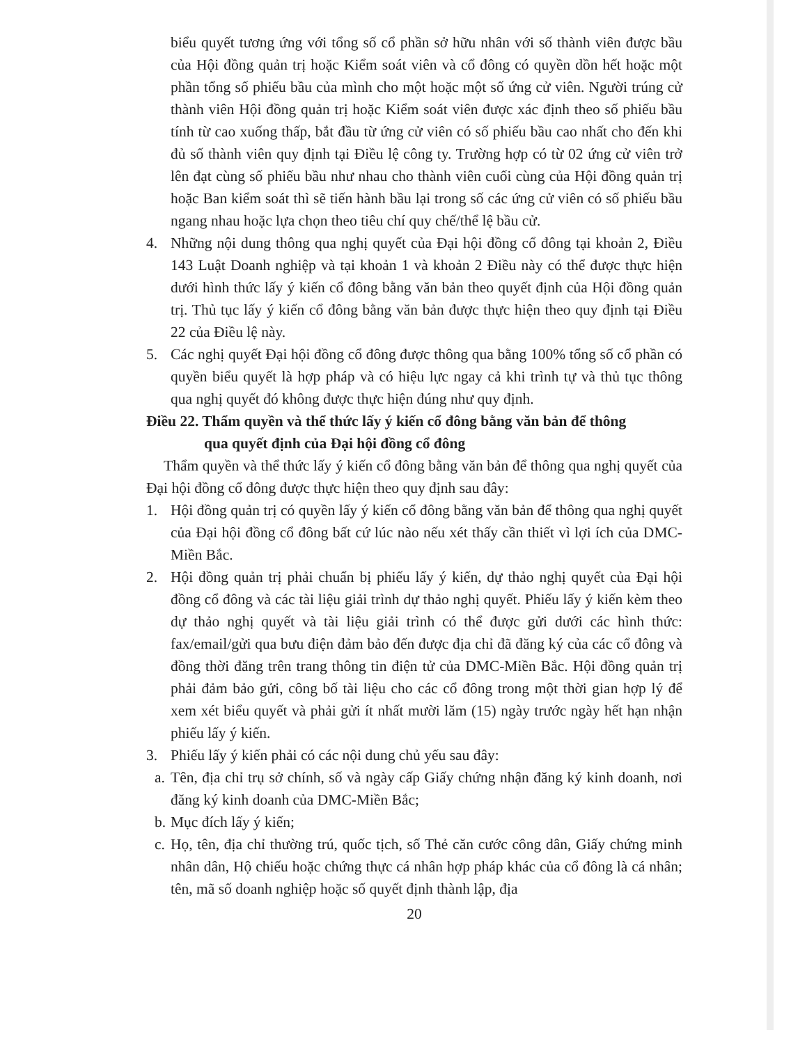biểu quyết tương ứng với tổng số cổ phần sở hữu nhân với số thành viên được bầu của Hội đồng quản trị hoặc Kiểm soát viên và cổ đông có quyền dồn hết hoặc một phần tổng số phiếu bầu của mình cho một hoặc một số ứng cử viên. Người trúng cử thành viên Hội đồng quản trị hoặc Kiểm soát viên được xác định theo số phiếu bầu tính từ cao xuống thấp, bắt đầu từ ứng cử viên có số phiếu bầu cao nhất cho đến khi đủ số thành viên quy định tại Điều lệ công ty. Trường hợp có từ 02 ứng cử viên trở lên đạt cùng số phiếu bầu như nhau cho thành viên cuối cùng của Hội đồng quản trị hoặc Ban kiểm soát thì sẽ tiến hành bầu lại trong số các ứng cử viên có số phiếu bầu ngang nhau hoặc lựa chọn theo tiêu chí quy chế/thể lệ bầu cử.
4. Những nội dung thông qua nghị quyết của Đại hội đồng cổ đông tại khoản 2, Điều 143 Luật Doanh nghiệp và tại khoản 1 và khoản 2 Điều này có thể được thực hiện dưới hình thức lấy ý kiến cổ đông bằng văn bản theo quyết định của Hội đồng quản trị. Thủ tục lấy ý kiến cổ đông bằng văn bản được thực hiện theo quy định tại Điều 22 của Điều lệ này.
5. Các nghị quyết Đại hội đồng cổ đông được thông qua bằng 100% tổng số cổ phần có quyền biểu quyết là hợp pháp và có hiệu lực ngay cả khi trình tự và thủ tục thông qua nghị quyết đó không được thực hiện đúng như quy định.
Điều 22. Thẩm quyền và thể thức lấy ý kiến cổ đông bằng văn bản để thông
qua quyết định của Đại hội đồng cổ đông
Thẩm quyền và thể thức lấy ý kiến cổ đông bằng văn bản để thông qua nghị quyết của Đại hội đồng cổ đông được thực hiện theo quy định sau đây:
1. Hội đồng quản trị có quyền lấy ý kiến cổ đông bằng văn bản để thông qua nghị quyết của Đại hội đồng cổ đông bất cứ lúc nào nếu xét thấy cần thiết vì lợi ích của DMC-Miền Bắc.
2. Hội đồng quản trị phải chuẩn bị phiếu lấy ý kiến, dự thảo nghị quyết của Đại hội đồng cổ đông và các tài liệu giải trình dự thảo nghị quyết. Phiếu lấy ý kiến kèm theo dự thảo nghị quyết và tài liệu giải trình có thể được gửi dưới các hình thức: fax/email/gửi qua bưu điện đảm bảo đến được địa chỉ đã đăng ký của các cổ đông và đồng thời đăng trên trang thông tin điện tử của DMC-Miền Bắc. Hội đồng quản trị phải đảm bảo gửi, công bố tài liệu cho các cổ đông trong một thời gian hợp lý để xem xét biểu quyết và phải gửi ít nhất mười lăm (15) ngày trước ngày hết hạn nhận phiếu lấy ý kiến.
3. Phiếu lấy ý kiến phải có các nội dung chủ yếu sau đây:
a.
Tên, địa chỉ trụ sở chính, số và ngày cấp Giấy chứng nhận đăng ký kinh doanh, nơi đăng ký kinh doanh của DMC-Miền Bắc;
b.
Mục đích lấy ý kiến;
c.
Họ, tên, địa chỉ thường trú, quốc tịch, số Thẻ căn cước công dân, Giấy chứng minh nhân dân, Hộ chiếu hoặc chứng thực cá nhân hợp pháp khác của cổ đông là cá nhân; tên, mã số doanh nghiệp hoặc số quyết định thành lập, địa
20